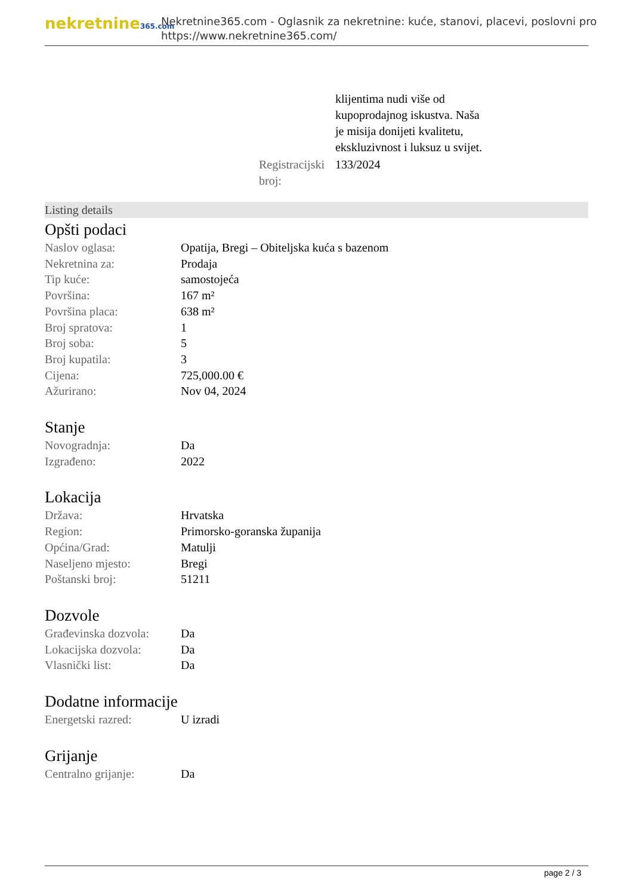nekretnine365.com
Nekretnine365.com - Oglasnik za nekretnine: kuće, stanovi, placevi, poslovni pro
https://www.nekretnine365.com/
| | klijentima nudi više od kupoprodajnog iskustva. Naša je misija donijeti kvalitetu, ekskluzivnost i luksuz u svijet. |
| Registracijski broj: | 133/2024 |
Listing details
Opšti podaci
| Naslov oglasa: | Opatija, Bregi – Obiteljska kuća s bazenom |
| Nekretnina za: | Prodaja |
| Tip kuće: | samostojeća |
| Površina: | 167 m² |
| Površina placa: | 638 m² |
| Broj spratova: | 1 |
| Broj soba: | 5 |
| Broj kupatila: | 3 |
| Cijena: | 725,000.00 € |
| Ažurirano: | Nov 04, 2024 |
Stanje
| Novogradnja: | Da |
| Izgrađeno: | 2022 |
Lokacija
| Država: | Hrvatska |
| Region: | Primorsko-goranska županija |
| Općina/Grad: | Matulji |
| Naseljeno mjesto: | Bregi |
| Poštanski broj: | 51211 |
Dozvole
| Građevinska dozvola: | Da |
| Lokacijska dozvola: | Da |
| Vlasnički list: | Da |
Dodatne informacije
| Energetski razred: | U izradi |
Grijanje
| Centralno grijanje: | Da |
page 2 / 3